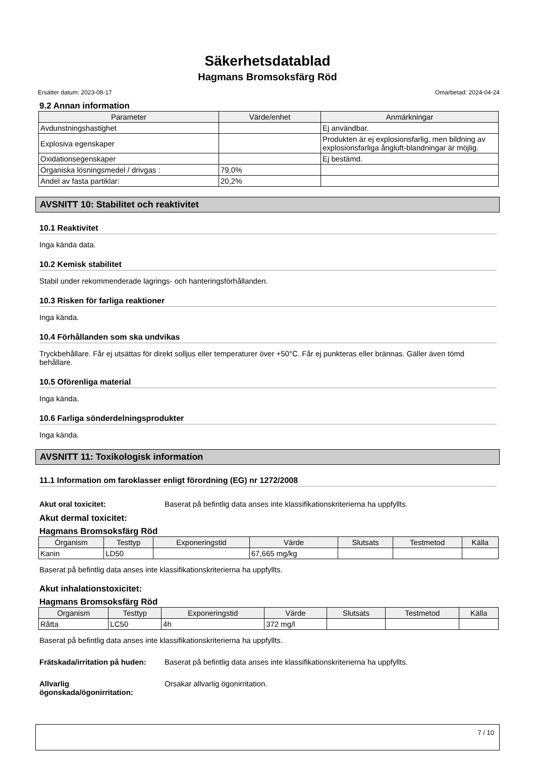Säkerhetsdatablad
Hagmans Bromsoksfärg Röd
Ersätter datum: 2023-08-17 Omarbetad: 2024-04-24
9.2 Annan information
| Parameter | Värde/enhet | Anmärkningar |
| --- | --- | --- |
| Avdunstningshastighet | | Ej användbar. |
| Explosiva egenskaper | | Produkten är ej explosionsfarlig, men bildning av explosionsfarliga ångluft-blandningar är möjlig. |
| Oxidationsegenskaper | | Ej bestämd. |
| Organiska lösningsmedel / drivgas : | 79,0% | |
| Andel av fasta partiklar: | 20,2% | |
AVSNITT 10: Stabilitet och reaktivitet
10.1 Reaktivitet
Inga kända data.
10.2 Kemisk stabilitet
Stabil under rekommenderade lagrings- och hanteringsförhållanden.
10.3 Risken för farliga reaktioner
Inga kända.
10.4 Förhållanden som ska undvikas
Tryckbehållare. Får ej utsättas för direkt solljus eller temperaturer över +50°C. Får ej punkteras eller brännas. Gäller även tömd behållare.
10.5 Oförenliga material
Inga kända.
10.6 Farliga sönderdelningsprodukter
Inga kända.
AVSNITT 11: Toxikologisk information
11.1 Information om faroklasser enligt förordning (EG) nr 1272/2008
Akut oral toxicitet: Baserat på befintlig data anses inte klassifikationskriterierna ha uppfyllts.
Akut dermal toxicitet:
Hagmans Bromsoksfärg Röd
| Organism | Testtyp | Exponeringstid | Värde | Slutsats | Testmetod | Källa |
| --- | --- | --- | --- | --- | --- | --- |
| Kanin | LD50 | | 67,665 mg/kg | | | |
Baserat på befintlig data anses inte klassifikationskriterierna ha uppfyllts.
Akut inhalationstoxicitet:
Hagmans Bromsoksfärg Röd
| Organism | Testtyp | Exponeringstid | Värde | Slutsats | Testmetod | Källa |
| --- | --- | --- | --- | --- | --- | --- |
| Råtta | LC50 | 4h | 372 mg/l | | | |
Baserat på befintlig data anses inte klassifikationskriterierna ha uppfyllts.
Frätskada/irritation på huden: Baserat på befintlig data anses inte klassifikationskriterierna ha uppfyllts.
Allvarlig
ögonskada/ögonirritation: Orsakar allvarlig ögonirritation.
7 / 10